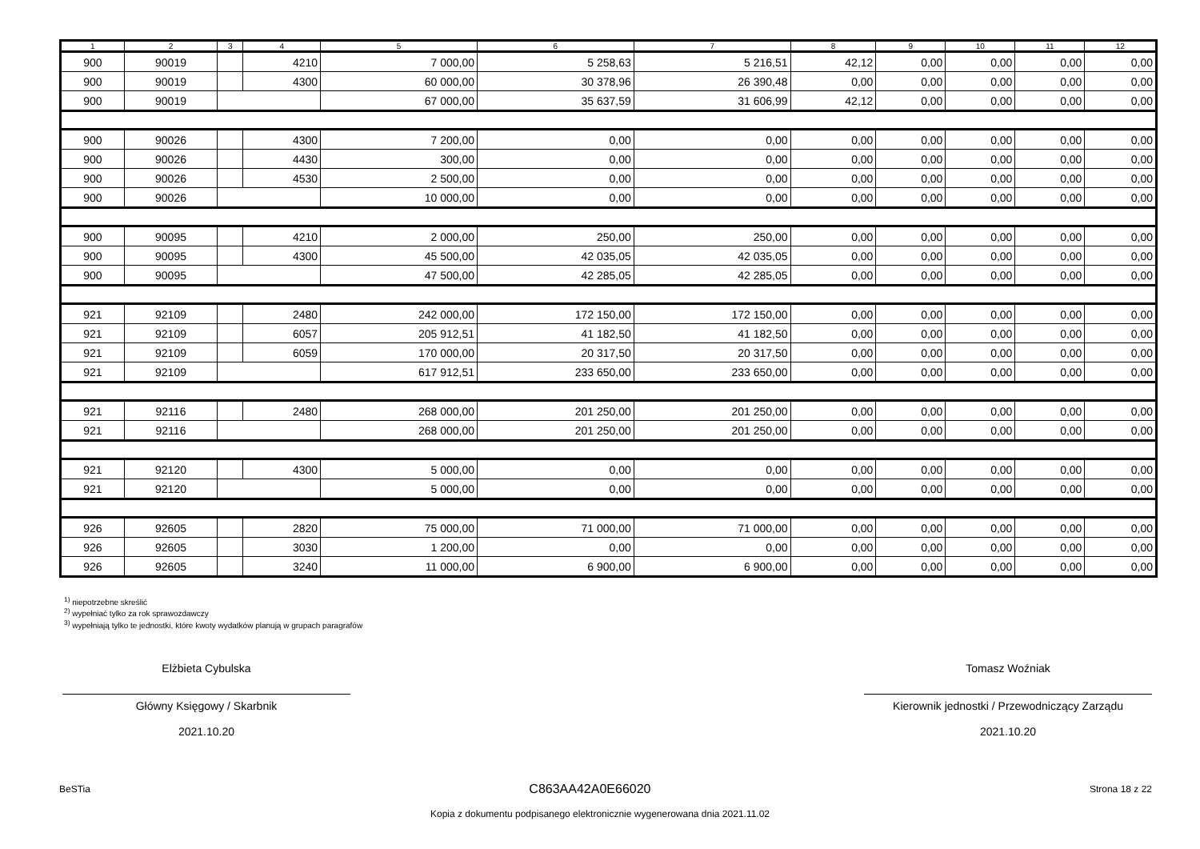| 1 | 2 | 3 | 4 | 5 | 6 | 7 | 8 | 9 | 10 | 11 | 12 |
| --- | --- | --- | --- | --- | --- | --- | --- | --- | --- | --- | --- |
| 900 | 90019 | | 4210 | 7 000,00 | 5 258,63 | 5 216,51 | 42,12 | 0,00 | 0,00 | 0,00 | 0,00 |
| 900 | 90019 | | 4300 | 60 000,00 | 30 378,96 | 26 390,48 | 0,00 | 0,00 | 0,00 | 0,00 | 0,00 |
| 900 | 90019 | | | 67 000,00 | 35 637,59 | 31 606,99 | 42,12 | 0,00 | 0,00 | 0,00 | 0,00 |
| 900 | 90026 | | 4300 | 7 200,00 | 0,00 | 0,00 | 0,00 | 0,00 | 0,00 | 0,00 | 0,00 |
| 900 | 90026 | | 4430 | 300,00 | 0,00 | 0,00 | 0,00 | 0,00 | 0,00 | 0,00 | 0,00 |
| 900 | 90026 | | 4530 | 2 500,00 | 0,00 | 0,00 | 0,00 | 0,00 | 0,00 | 0,00 | 0,00 |
| 900 | 90026 | | | 10 000,00 | 0,00 | 0,00 | 0,00 | 0,00 | 0,00 | 0,00 | 0,00 |
| 900 | 90095 | | 4210 | 2 000,00 | 250,00 | 250,00 | 0,00 | 0,00 | 0,00 | 0,00 | 0,00 |
| 900 | 90095 | | 4300 | 45 500,00 | 42 035,05 | 42 035,05 | 0,00 | 0,00 | 0,00 | 0,00 | 0,00 |
| 900 | 90095 | | | 47 500,00 | 42 285,05 | 42 285,05 | 0,00 | 0,00 | 0,00 | 0,00 | 0,00 |
| 921 | 92109 | | 2480 | 242 000,00 | 172 150,00 | 172 150,00 | 0,00 | 0,00 | 0,00 | 0,00 | 0,00 |
| 921 | 92109 | | 6057 | 205 912,51 | 41 182,50 | 41 182,50 | 0,00 | 0,00 | 0,00 | 0,00 | 0,00 |
| 921 | 92109 | | 6059 | 170 000,00 | 20 317,50 | 20 317,50 | 0,00 | 0,00 | 0,00 | 0,00 | 0,00 |
| 921 | 92109 | | | 617 912,51 | 233 650,00 | 233 650,00 | 0,00 | 0,00 | 0,00 | 0,00 | 0,00 |
| 921 | 92116 | | 2480 | 268 000,00 | 201 250,00 | 201 250,00 | 0,00 | 0,00 | 0,00 | 0,00 | 0,00 |
| 921 | 92116 | | | 268 000,00 | 201 250,00 | 201 250,00 | 0,00 | 0,00 | 0,00 | 0,00 | 0,00 |
| 921 | 92120 | | 4300 | 5 000,00 | 0,00 | 0,00 | 0,00 | 0,00 | 0,00 | 0,00 | 0,00 |
| 921 | 92120 | | | 5 000,00 | 0,00 | 0,00 | 0,00 | 0,00 | 0,00 | 0,00 | 0,00 |
| 926 | 92605 | | 2820 | 75 000,00 | 71 000,00 | 71 000,00 | 0,00 | 0,00 | 0,00 | 0,00 | 0,00 |
| 926 | 92605 | | 3030 | 1 200,00 | 0,00 | 0,00 | 0,00 | 0,00 | 0,00 | 0,00 | 0,00 |
| 926 | 92605 | | 3240 | 11 000,00 | 6 900,00 | 6 900,00 | 0,00 | 0,00 | 0,00 | 0,00 | 0,00 |
<sup>1)</sup> niepotrzebne skreślić
<sup>2)</sup> wypełniać tylko za rok sprawozdawczy
<sup>3)</sup> wypełniają tylko te jednostki, które kwoty wydatków planują w grupach paragrafów
Elżbieta Cybulska
Główny Księgowy / Skarbnik
2021.10.20
Tomasz Woźniak
Kierownik jednostki / Przewodniczący Zarządu
2021.10.20
BeSTia C863AA42A0E66020 Strona 18 z 22
Kopia z dokumentu podpisanego elektronicznie wygenerowana dnia 2021.11.02